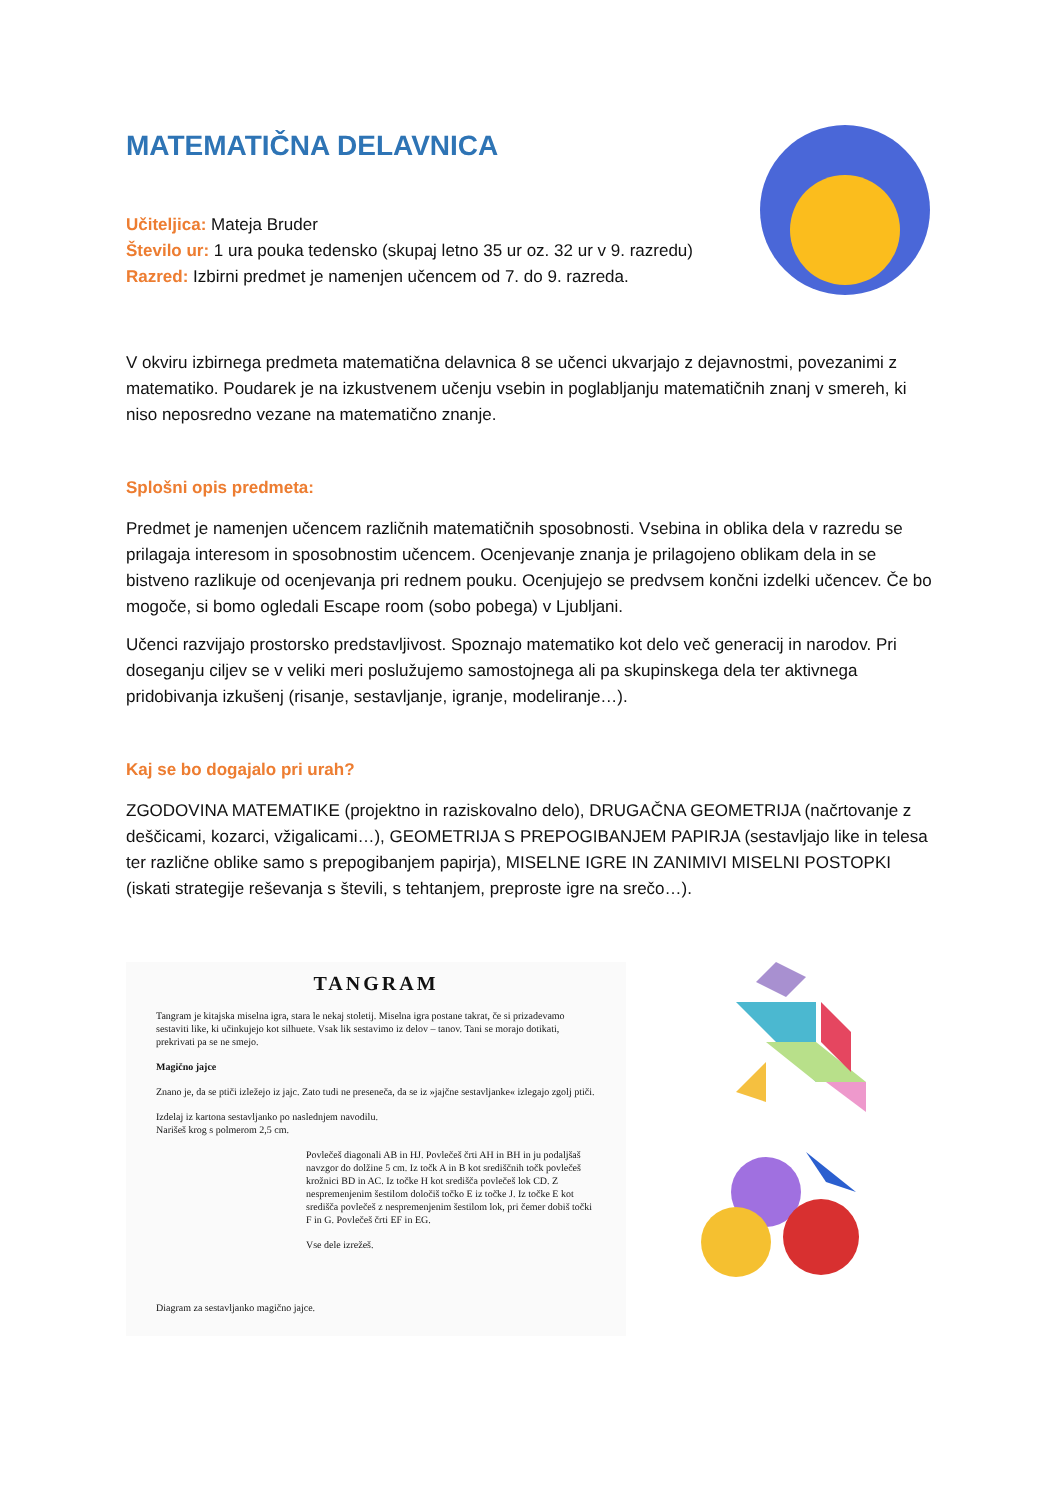MATEMATIČNA DELAVNICA
Učiteljica: Mateja Bruder
Število ur: 1 ura pouka tedensko (skupaj letno 35 ur oz. 32 ur v 9. razredu)
Razred: Izbirni predmet je namenjen učencem od 7. do 9. razreda.
V okviru izbirnega predmeta matematična delavnica 8 se učenci ukvarjajo z dejavnostmi, povezanimi z matematiko. Poudarek je na izkustvenem učenju vsebin in poglabljanju matematičnih znanj v smereh, ki niso neposredno vezane na matematično znanje.
Splošni opis predmeta:
Predmet je namenjen učencem različnih matematičnih sposobnosti. Vsebina in oblika dela v razredu se prilagaja interesom in sposobnostim učencem. Ocenjevanje znanja je prilagojeno oblikam dela in se bistveno razlikuje od ocenjevanja pri rednem pouku. Ocenjujejo se predvsem končni izdelki učencev. Če bo mogoče, si bomo ogledali Escape room (sobo pobega) v Ljubljani.
Učenci razvijajo prostorsko predstavljivost. Spoznajo matematiko kot delo več generacij in narodov. Pri doseganju ciljev se v veliki meri poslužujemo samostojnega ali pa skupinskega dela ter aktivnega pridobivanja izkušenj (risanje, sestavljanje, igranje, modeliranje…).
Kaj se bo dogajalo pri urah?
ZGODOVINA MATEMATIKE (projektno in raziskovalno delo), DRUGAČNA GEOMETRIJA (načrtovanje z deščicami, kozarci, vžigalicami…), GEOMETRIJA S PREPOGIBANJEM PAPIRJA (sestavljajo like in telesa ter različne oblike samo s prepogibanjem papirja), MISELNE IGRE IN ZANIMIVI MISELNI POSTOPKI (iskati strategije reševanja s števili, s tehtanjem, preproste igre na srečo…).
TANGRAM
Tangram je kitajska miselna igra, stara le nekaj stoletij. Miselna igra postane takrat, če si prizadevamo sestaviti like, ki učinkujejo kot silhuete. Vsak lik sestavimo iz delov – tanov. Tani se morajo dotikati, prekrivati pa se ne smejo.
Magično jajce
Znano je, da se ptiči izležejo iz jajc. Zato tudi ne preseneča, da se iz »jajčne sestavljanke« izlegajo zgolj ptiči.
Izdelaj iz kartona sestavljanko po naslednjem navodilu.
Narišeš krog s polmerom 2,5 cm.
Povlečeš diagonali AB in HJ. Povlečeš črti AH in BH in ju podaljšaš navzgor do dolžine 5 cm. Iz točk A in B kot središčnih točk povlečeš krožnici BD in AC. Iz točke H kot središča povlečeš lok CD. Z nespremenjenim šestilom določiš točko E iz točke J. Iz točke E kot središča povlečeš z nespremenjenim šestilom lok, pri čemer dobiš točki F in G. Povlečeš črti EF in EG.
Vse dele izrežeš.
Diagram za sestavljanko magično jajce.